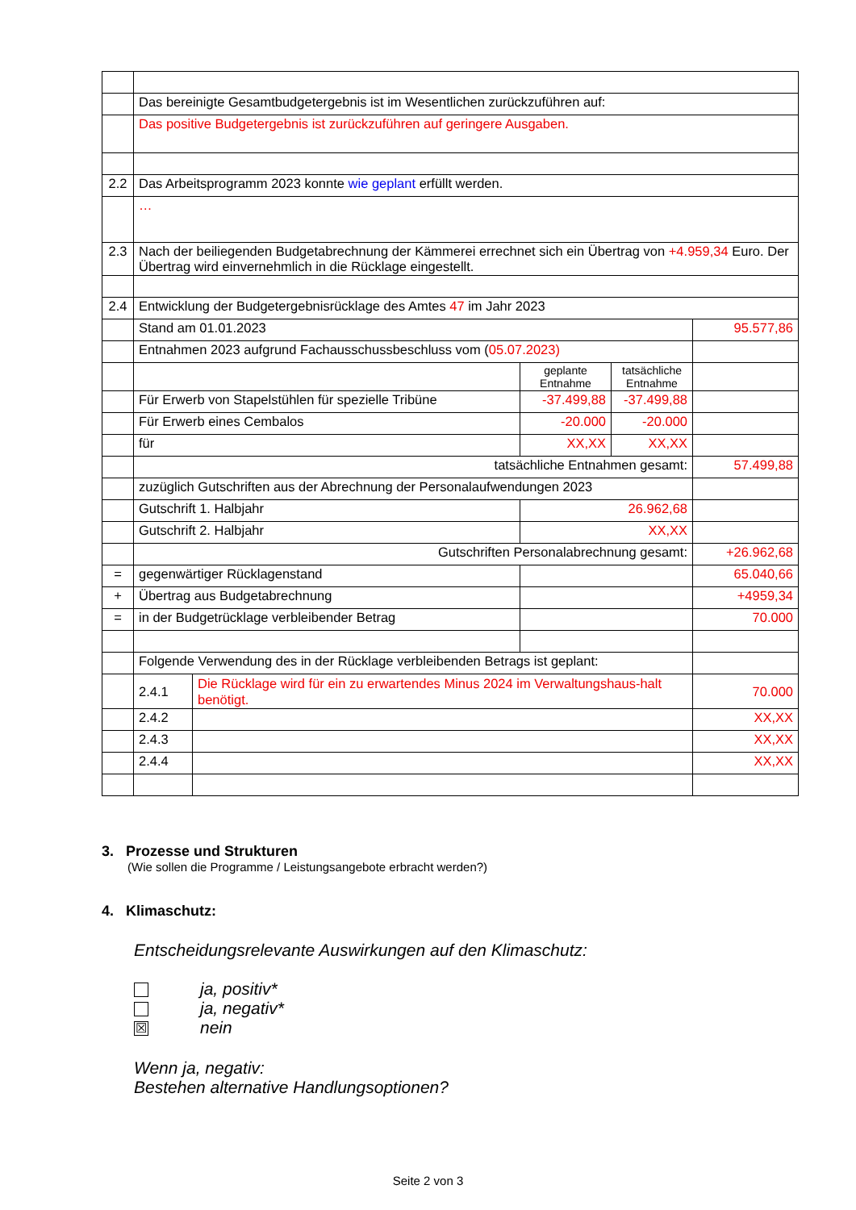| | Das bereinigte Gesamtbudgetergebnis ist im Wesentlichen zurückzuführen auf: | | | | |
| | Das positive Budgetergebnis ist zurückzuführen auf geringere Ausgaben. | | | | |
| 2.2 | Das Arbeitsprogramm 2023 konnte wie geplant erfüllt werden. | | | | |
| | … | | | | |
| 2.3 | Nach der beiliegenden Budgetabrechnung der Kämmerei errechnet sich ein Übertrag von +4.959,34 Euro. Der Übertrag wird einvernehmlich in die Rücklage eingestellt. | | | | |
| 2.4 | Entwicklung der Budgetergebnisrücklage des Amtes 47 im Jahr 2023 | | | | |
| | Stand am 01.01.2023 | | | | 95.577,86 |
| | Entnahmen 2023 aufgrund Fachausschussbeschluss vom ( 05.07.2023) | | | | |
| | | | geplante Entnahme | tatsächliche Entnahme | |
| | Für Erwerb von Stapelstühlen für spezielle Tribüne | | -37.499,88 | -37.499,88 | |
| | Für Erwerb eines Cembalos | | -20.000 | -20.000 | |
| | für | | XX,XX | XX,XX | |
| | tatsächliche Entnahmen gesamt: | | | | 57.499,88 |
| | zuzüglich Gutschriften aus der Abrechnung der Personalaufwendungen 2023 | | | | |
| | Gutschrift 1. Halbjahr | | 26.962,68 | | |
| | Gutschrift 2. Halbjahr | | XX,XX | | |
| | Gutschriften Personalabrechnung gesamt: | | | | +26.962,68 |
| = | gegenwärtiger Rücklagenstand | | | | 65.040,66 |
| + | Übertrag aus Budgetabrechnung | | | | +4959,34 |
| = | in der Budgetrücklage verbleibender Betrag | | | | 70.000 |
| | Folgende Verwendung des in der Rücklage verbleibenden Betrags ist geplant: | | | | |
| | 2.4.1 | Die Rücklage wird für ein zu erwartendes Minus 2024 im Verwaltungshaus-halt benötigt. | | | 70.000 |
| | 2.4.2 | | | | XX,XX |
| | 2.4.3 | | | | XX,XX |
| | 2.4.4 | | | | XX,XX |
3. Prozesse und Strukturen
(Wie sollen die Programme / Leistungsangebote erbracht werden?)
4. Klimaschutz:
Entscheidungsrelevante Auswirkungen auf den Klimaschutz:
ja, positiv*
ja, negativ*
☒ nein
Wenn ja, negativ:
Bestehen alternative Handlungsoptionen?
Seite 2 von 3